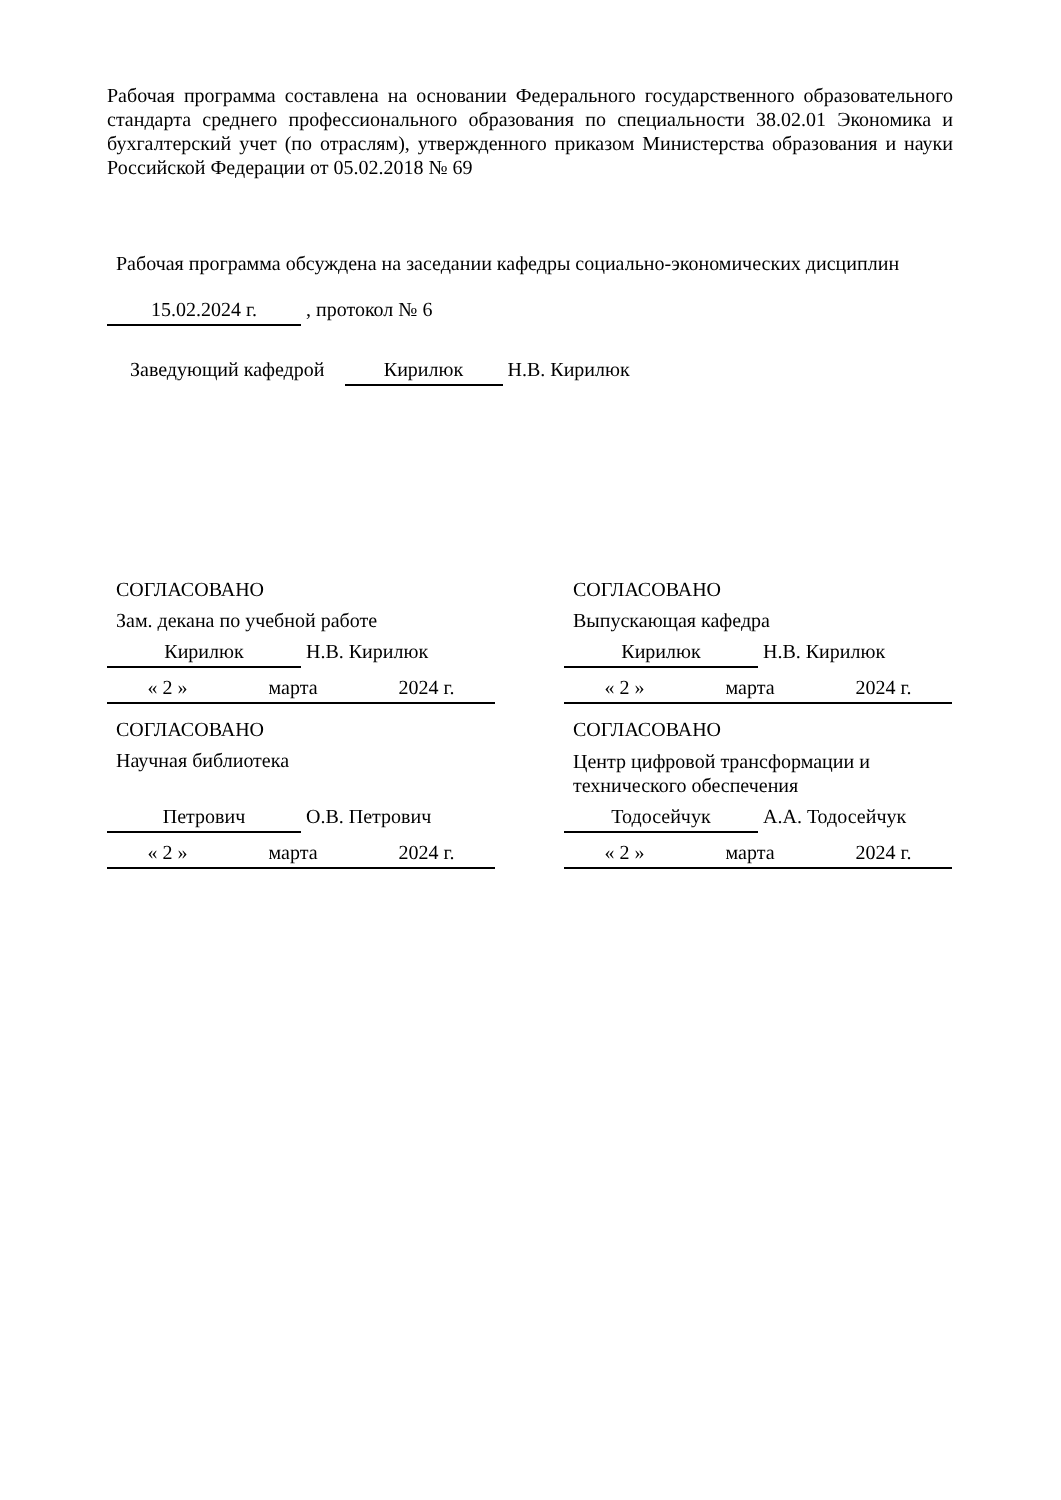Рабочая программа составлена на основании Федерального государственного образовательного стандарта среднего профессионального образования по специальности 38.02.01 Экономика и бухгалтерский учет (по отраслям), утвержденного приказом Министерства образования и науки Российской Федерации от 05.02.2018 № 69
Рабочая программа обсуждена на заседании кафедры социально-экономических дисциплин
15.02.2024 г. , протокол № 6
Заведующий кафедрой Кирилюк Н.В. Кирилюк
СОГЛАСОВАНО
Зам. декана по учебной работе
Кирилюк Н.В. Кирилюк
« 2 » марта 2024 г.
СОГЛАСОВАНО
Выпускающая кафедра
Кирилюк Н.В. Кирилюк
« 2 » марта 2024 г.
СОГЛАСОВАНО
Научная библиотека
Петрович О.В. Петрович
« 2 » марта 2024 г.
СОГЛАСОВАНО
Центр цифровой трансформации и технического обеспечения
Тодосейчук А.А. Тодосейчук
« 2 » марта 2024 г.